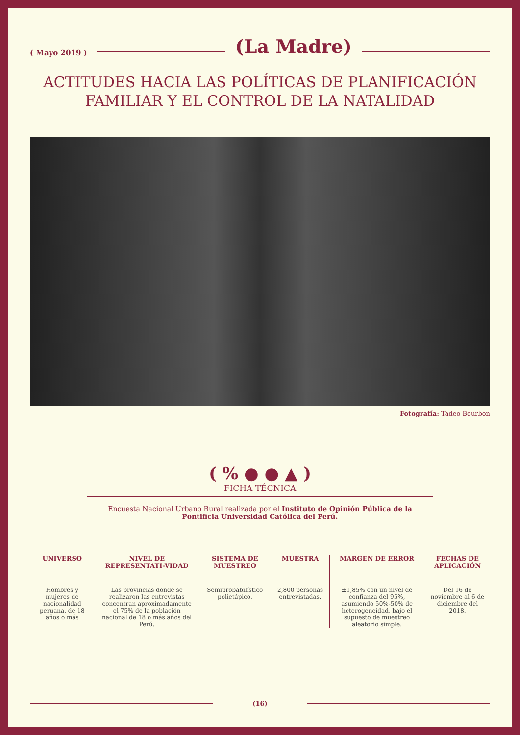( Mayo 2019 ) (La Madre)
ACTITUDES HACIA LAS POLÍTICAS DE PLANIFICACIÓN FAMILIAR Y EL CONTROL DE LA NATALIDAD
Fotografía: Tadeo Bourbon
( % ● ● ▲ )
FICHA TÉCNICA
Encuesta Nacional Urbano Rural realizada por el Instituto de Opinión Pública de la Pontificia Universidad Católica del Perú.
| UNIVERSO | NIVEL DE REPRESENTATI-VIDAD | SISTEMA DE MUESTREO | MUESTRA | MARGEN DE ERROR | FECHAS DE APLICACIÓN |
| --- | --- | --- | --- | --- | --- |
| Hombres y mujeres de nacionalidad peruana, de 18 años o más | Las provincias donde se realizaron las entrevistas concentran aproximadamente el 75% de la población nacional de 18 o más años del Perú. | Semiprobabilístico polietápico. | 2,800 personas entrevistadas. | ±1,85% con un nivel de confianza del 95%, asumiendo 50%-50% de heterogeneidad, bajo el supuesto de muestreo aleatorio simple. | Del 16 de noviembre al 6 de diciembre del 2018. |
(16)